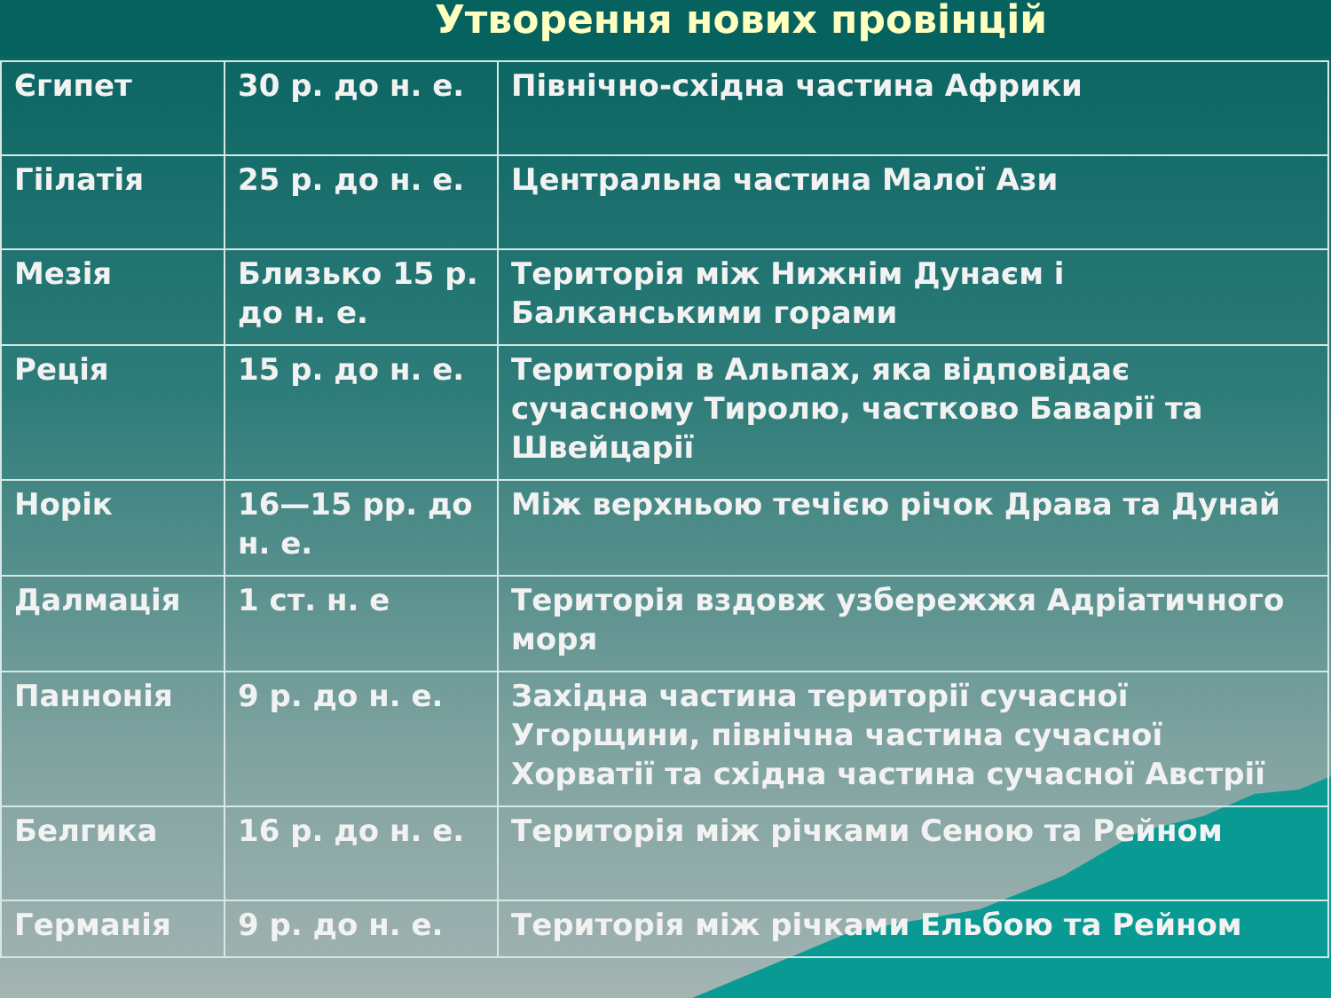Утворення нових провінцій
| Єгипет | 30 р. до н. е. | Північно-східна частина Африки |
| Гіілатія | 25 р. до н. е. | Центральна частина Малої Ази |
| Мезія | Близько 15 р. до н. е. | Територія між Нижнім Дунаєм і Балканськими горами |
| Реція | 15 р. до н. е. | Територія в Альпах, яка відповідає сучасному Тиролю, частково Баварії та Швейцарії |
| Норік | 16—15 рр. до н. е. | Між верхньою течією річок Драва та Дунай |
| Далмація | 1 ст. н. е | Територія вздовж узбережжя Адріатичного моря |
| Паннонія | 9 р. до н. е. | Західна частина території сучасної Угорщини, північна частина сучасної Хорватії та східна частина сучасної Австрії |
| Белгика | 16 р. до н. е. | Територія між річками Сеною та Рейном |
| Германія | 9 р. до н. е. | Територія між річками Ельбою та Рейном |